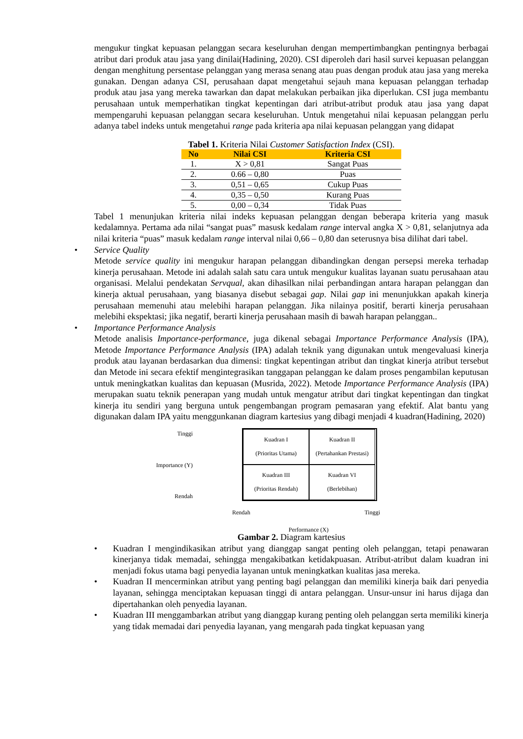mengukur tingkat kepuasan pelanggan secara keseluruhan dengan mempertimbangkan pentingnya berbagai atribut dari produk atau jasa yang dinilai(Hadining, 2020). CSI diperoleh dari hasil survei kepuasan pelanggan dengan menghitung persentase pelanggan yang merasa senang atau puas dengan produk atau jasa yang mereka gunakan. Dengan adanya CSI, perusahaan dapat mengetahui sejauh mana kepuasan pelanggan terhadap produk atau jasa yang mereka tawarkan dan dapat melakukan perbaikan jika diperlukan. CSI juga membantu perusahaan untuk memperhatikan tingkat kepentingan dari atribut-atribut produk atau jasa yang dapat mempengaruhi kepuasan pelanggan secara keseluruhan. Untuk mengetahui nilai kepuasan pelanggan perlu adanya tabel indeks untuk mengetahui range pada kriteria apa nilai kepuasan pelanggan yang didapat
Tabel 1. Kriteria Nilai Customer Satisfaction Index (CSI).
| No | Nilai CSI | Kriteria CSI |
| --- | --- | --- |
| 1. | X > 0,81 | Sangat Puas |
| 2. | 0.66 – 0,80 | Puas |
| 3. | 0,51 – 0,65 | Cukup Puas |
| 4. | 0,35 – 0,50 | Kurang Puas |
| 5. | 0,00 – 0,34 | Tidak Puas |
Tabel 1 menunjukan kriteria nilai indeks kepuasan pelanggan dengan beberapa kriteria yang masuk kedalamnya. Pertama ada nilai “sangat puas” masusk kedalam range interval angka X > 0,81, selanjutnya ada nilai kriteria “puas” masuk kedalam range interval nilai 0,66 – 0,80 dan seterusnya bisa dilihat dari tabel.
• Service Quality
Metode service quality ini mengukur harapan pelanggan dibandingkan dengan persepsi mereka terhadap kinerja perusahaan. Metode ini adalah salah satu cara untuk mengukur kualitas layanan suatu perusahaan atau organisasi. Melalui pendekatan Servqual, akan dihasilkan nilai perbandingan antara harapan pelanggan dan kinerja aktual perusahaan, yang biasanya disebut sebagai gap. Nilai gap ini menunjukkan apakah kinerja perusahaan memenuhi atau melebihi harapan pelanggan. Jika nilainya positif, berarti kinerja perusahaan melebihi ekspektasi; jika negatif, berarti kinerja perusahaan masih di bawah harapan pelanggan..
• Importance Performance Analysis
Metode analisis Importance-performance, juga dikenal sebagai Importance Performance Analysis (IPA), Metode Importance Performance Analysis (IPA) adalah teknik yang digunakan untuk mengevaluasi kinerja produk atau layanan berdasarkan dua dimensi: tingkat kepentingan atribut dan tingkat kinerja atribut tersebut dan Metode ini secara efektif mengintegrasikan tanggapan pelanggan ke dalam proses pengambilan keputusan untuk meningkatkan kualitas dan kepuasan (Musrida, 2022). Metode Importance Performance Analysis (IPA) merupakan suatu teknik penerapan yang mudah untuk mengatur atribut dari tingkat kepentingan dan tingkat kinerja itu sendiri yang berguna untuk pengembangan program pemasaran yang efektif. Alat bantu yang digunakan dalam IPA yaitu menggunkanan diagram kartesius yang dibagi menjadi 4 kuadran(Hadining, 2020)
Tinggi
Importance (Y)
Rendah
Kuadran I
(Prioritas Utama)
Kuadran II
(Pertahankan Prestasi)
Kuadran III
(Prioritas Rendah)
Kuadran VI
(Berlebihan)
Rendah Tinggi
Performance (X)
Gambar 2. Diagram kartesius
• Kuadran I mengindikasikan atribut yang dianggap sangat penting oleh pelanggan, tetapi penawaran kinerjanya tidak memadai, sehingga mengakibatkan ketidakpuasan. Atribut-atribut dalam kuadran ini menjadi fokus utama bagi penyedia layanan untuk meningkatkan kualitas jasa mereka.
• Kuadran II mencerminkan atribut yang penting bagi pelanggan dan memiliki kinerja baik dari penyedia layanan, sehingga menciptakan kepuasan tinggi di antara pelanggan. Unsur-unsur ini harus dijaga dan dipertahankan oleh penyedia layanan.
• Kuadran III menggambarkan atribut yang dianggap kurang penting oleh pelanggan serta memiliki kinerja yang tidak memadai dari penyedia layanan, yang mengarah pada tingkat kepuasan yang